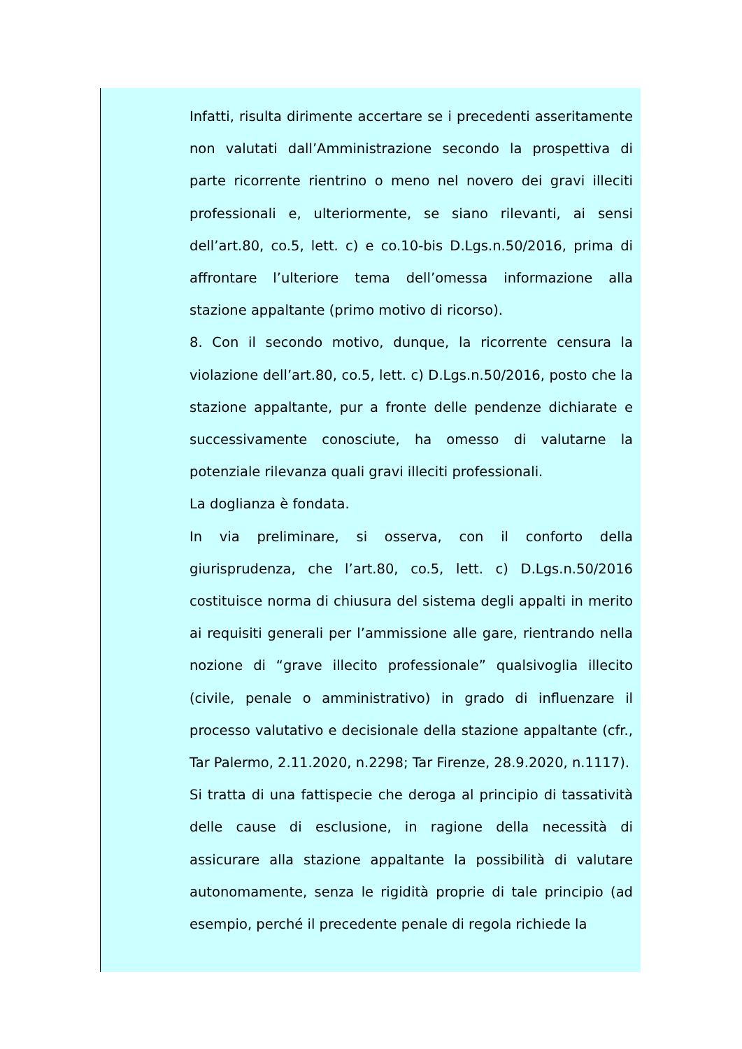Infatti, risulta dirimente accertare se i precedenti asseritamente non valutati dall’Amministrazione secondo la prospettiva di parte ricorrente rientrino o meno nel novero dei gravi illeciti professionali e, ulteriormente, se siano rilevanti, ai sensi dell’art.80, co.5, lett. c) e co.10-bis D.Lgs.n.50/2016, prima di affrontare l’ulteriore tema dell’omessa informazione alla stazione appaltante (primo motivo di ricorso).
8. Con il secondo motivo, dunque, la ricorrente censura la violazione dell’art.80, co.5, lett. c) D.Lgs.n.50/2016, posto che la stazione appaltante, pur a fronte delle pendenze dichiarate e successivamente conosciute, ha omesso di valutarne la potenziale rilevanza quali gravi illeciti professionali.
La doglianza è fondata.
In via preliminare, si osserva, con il conforto della giurisprudenza, che l’art.80, co.5, lett. c) D.Lgs.n.50/2016 costituisce norma di chiusura del sistema degli appalti in merito ai requisiti generali per l’ammissione alle gare, rientrando nella nozione di “grave illecito professionale” qualsivoglia illecito (civile, penale o amministrativo) in grado di influenzare il processo valutativo e decisionale della stazione appaltante (cfr., Tar Palermo, 2.11.2020, n.2298; Tar Firenze, 28.9.2020, n.1117).
Si tratta di una fattispecie che deroga al principio di tassatività delle cause di esclusione, in ragione della necessità di assicurare alla stazione appaltante la possibilità di valutare autonomamente, senza le rigidità proprie di tale principio (ad esempio, perché il precedente penale di regola richiede la